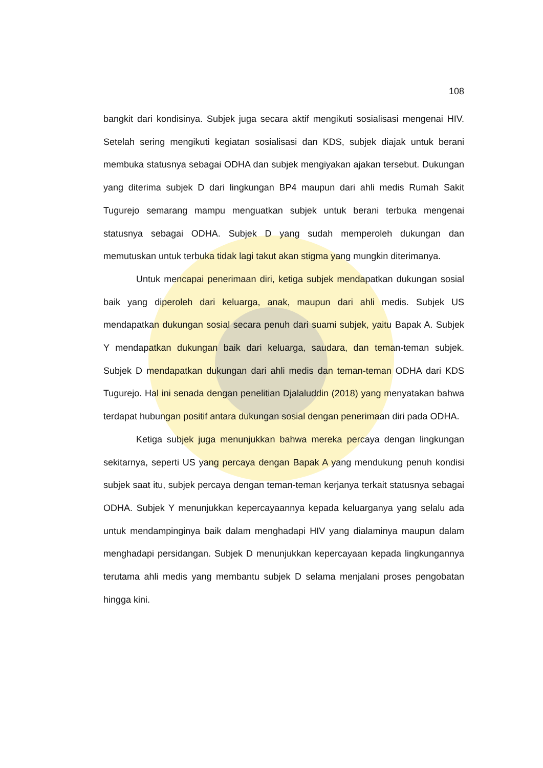108
bangkit dari kondisinya. Subjek juga secara aktif mengikuti sosialisasi mengenai HIV. Setelah sering mengikuti kegiatan sosialisasi dan KDS, subjek diajak untuk berani membuka statusnya sebagai ODHA dan subjek mengiyakan ajakan tersebut. Dukungan yang diterima subjek D dari lingkungan BP4 maupun dari ahli medis Rumah Sakit Tugurejo semarang mampu menguatkan subjek untuk berani terbuka mengenai statusnya sebagai ODHA. Subjek D yang sudah memperoleh dukungan dan memutuskan untuk terbuka tidak lagi takut akan stigma yang mungkin diterimanya.
Untuk mencapai penerimaan diri, ketiga subjek mendapatkan dukungan sosial baik yang diperoleh dari keluarga, anak, maupun dari ahli medis. Subjek US mendapatkan dukungan sosial secara penuh dari suami subjek, yaitu Bapak A. Subjek Y mendapatkan dukungan baik dari keluarga, saudara, dan teman-teman subjek. Subjek D mendapatkan dukungan dari ahli medis dan teman-teman ODHA dari KDS Tugurejo. Hal ini senada dengan penelitian Djalaluddin (2018) yang menyatakan bahwa terdapat hubungan positif antara dukungan sosial dengan penerimaan diri pada ODHA.
Ketiga subjek juga menunjukkan bahwa mereka percaya dengan lingkungan sekitarnya, seperti US yang percaya dengan Bapak A yang mendukung penuh kondisi subjek saat itu, subjek percaya dengan teman-teman kerjanya terkait statusnya sebagai ODHA. Subjek Y menunjukkan kepercayaannya kepada keluarganya yang selalu ada untuk mendampinginya baik dalam menghadapi HIV yang dialaminya maupun dalam menghadapi persidangan. Subjek D menunjukkan kepercayaan kepada lingkungannya terutama ahli medis yang membantu subjek D selama menjalani proses pengobatan hingga kini.